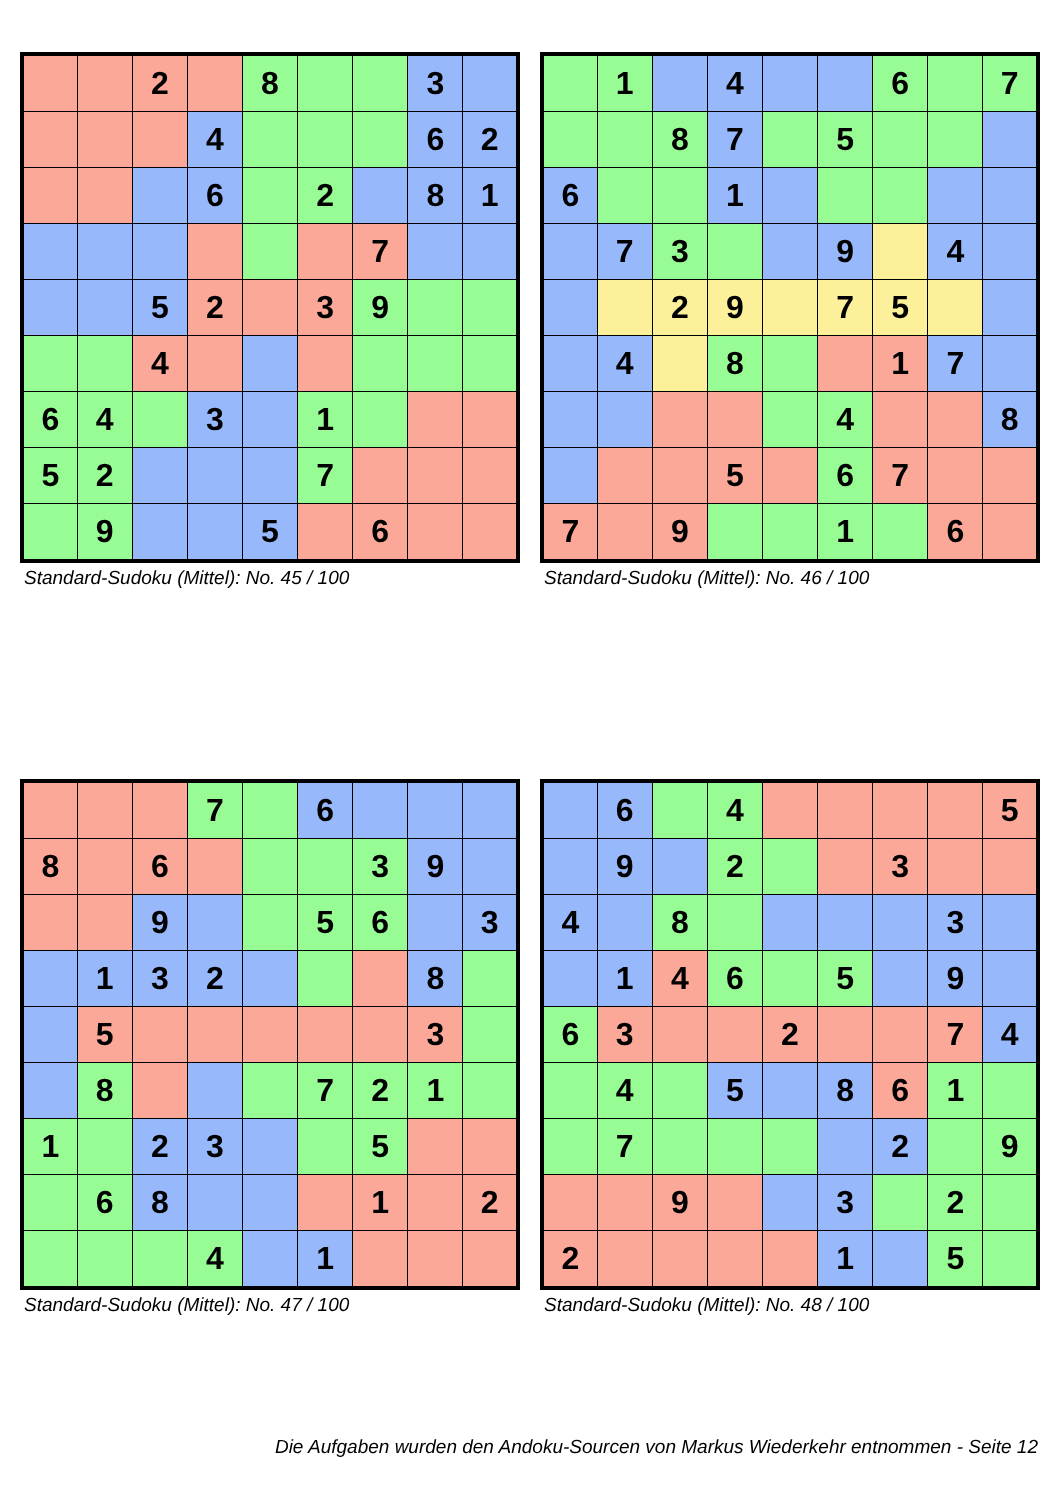| | | 2 | | 8 | | | 3 | |
| | | | 4 | | | | 6 | 2 |
| | | | 6 | | 2 | | 8 | 1 |
| | | | | | | 7 | | |
| | | 5 | 2 | | 3 | 9 | | |
| | | 4 | | | | | | |
| 6 | 4 | | 3 | | 1 | | | |
| 5 | 2 | | | | 7 | | | |
| | 9 | | | 5 | | 6 | | |
Standard-Sudoku (Mittel): No. 45 / 100
| | 1 | | 4 | | | 6 | | 7 |
| | | 8 | 7 | | 5 | | | |
| 6 | | | 1 | | | | | |
| | 7 | 3 | | | 9 | | 4 | |
| | | 2 | 9 | | 7 | 5 | | |
| | 4 | | 8 | | | 1 | 7 | |
| | | | | | 4 | | | 8 |
| | | | 5 | | 6 | 7 | | |
| 7 | | 9 | | | 1 | | 6 | |
Standard-Sudoku (Mittel): No. 46 / 100
| | | | 7 | | 6 | | | |
| 8 | | 6 | | | | 3 | 9 | |
| | | 9 | | | 5 | 6 | | 3 |
| | 1 | 3 | 2 | | | | 8 | |
| | 5 | | | | | | 3 | |
| | 8 | | | | 7 | 2 | 1 | |
| 1 | | 2 | 3 | | | 5 | | |
| | 6 | 8 | | | | 1 | | 2 |
| | | | 4 | | 1 | | | |
Standard-Sudoku (Mittel): No. 47 / 100
| | 6 | | 4 | | | | | 5 |
| | 9 | | 2 | | | 3 | | |
| 4 | | 8 | | | | | 3 | |
| | 1 | 4 | 6 | | 5 | | 9 | |
| 6 | 3 | | | 2 | | | 7 | 4 |
| | 4 | | 5 | | 8 | 6 | 1 | |
| | 7 | | | | | 2 | | 9 |
| | | 9 | | | 3 | | 2 | |
| 2 | | | | | 1 | | 5 | |
Standard-Sudoku (Mittel): No. 48 / 100
Die Aufgaben wurden den Andoku-Sourcen von Markus Wiederkehr entnommen - Seite 12